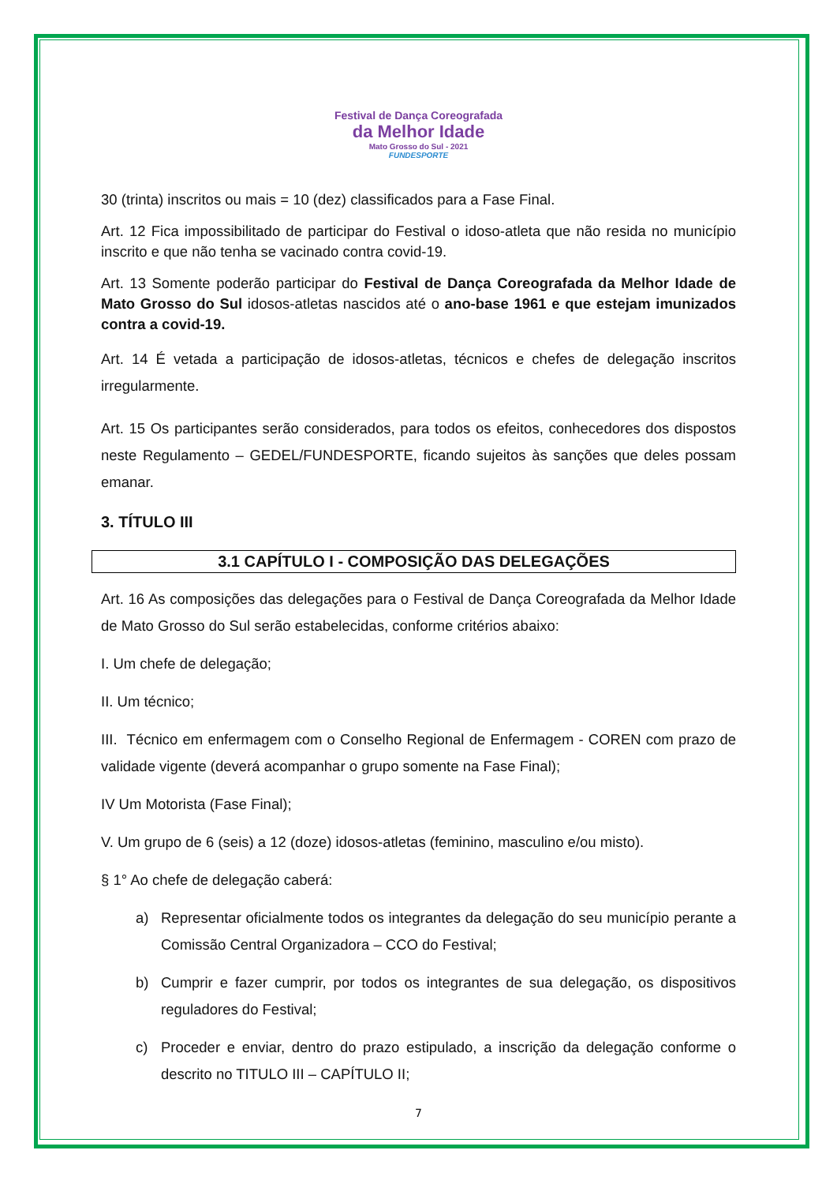Festival de Dança Coreografada
da Melhor Idade
Mato Grosso do Sul - 2021
FUNDESPORTE
30 (trinta) inscritos ou mais = 10 (dez) classificados para a Fase Final.
Art. 12 Fica impossibilitado de participar do Festival o idoso-atleta que não resida no município inscrito e que não tenha se vacinado contra covid-19.
Art. 13 Somente poderão participar do Festival de Dança Coreografada da Melhor Idade de Mato Grosso do Sul idosos-atletas nascidos até o ano-base 1961 e que estejam imunizados contra a covid-19.
Art. 14 É vetada a participação de idosos-atletas, técnicos e chefes de delegação inscritos irregularmente.
Art. 15 Os participantes serão considerados, para todos os efeitos, conhecedores dos dispostos neste Regulamento – GEDEL/FUNDESPORTE, ficando sujeitos às sanções que deles possam emanar.
3. TÍTULO III
3.1 CAPÍTULO I - COMPOSIÇÃO DAS DELEGAÇÕES
Art. 16 As composições das delegações para o Festival de Dança Coreografada da Melhor Idade de Mato Grosso do Sul serão estabelecidas, conforme critérios abaixo:
I. Um chefe de delegação;
II. Um técnico;
III. Técnico em enfermagem com o Conselho Regional de Enfermagem - COREN com prazo de validade vigente (deverá acompanhar o grupo somente na Fase Final);
IV Um Motorista (Fase Final);
V. Um grupo de 6 (seis) a 12 (doze) idosos-atletas (feminino, masculino e/ou misto).
§ 1° Ao chefe de delegação caberá:
a) Representar oficialmente todos os integrantes da delegação do seu município perante a Comissão Central Organizadora – CCO do Festival;
b) Cumprir e fazer cumprir, por todos os integrantes de sua delegação, os dispositivos reguladores do Festival;
c) Proceder e enviar, dentro do prazo estipulado, a inscrição da delegação conforme o descrito no TITULO III – CAPÍTULO II;
7